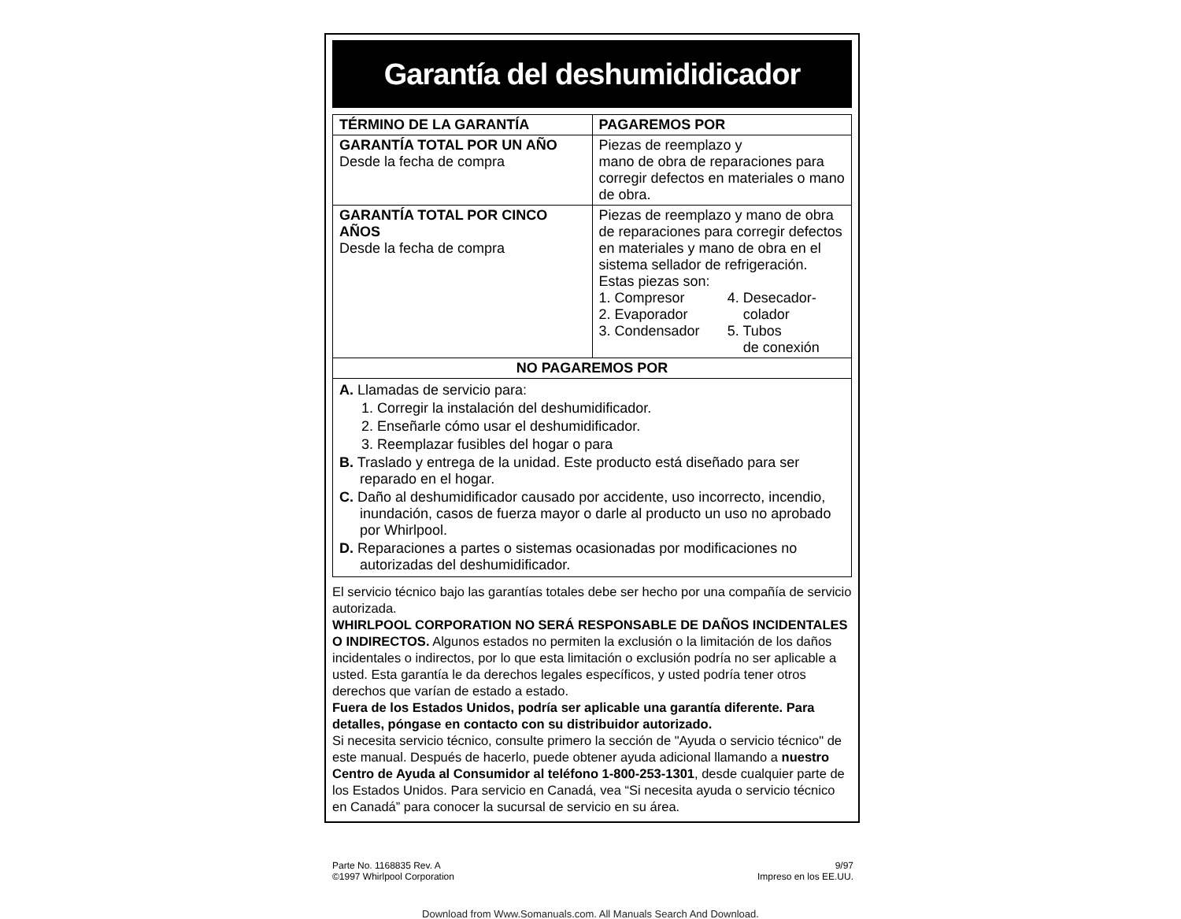Garantía del deshumididicador
| TÉRMINO DE LA GARANTÍA | PAGAREMOS POR |
| --- | --- |
| GARANTÍA TOTAL POR UN AÑO Desde la fecha de compra | Piezas de reemplazo y mano de obra de reparaciones para corregir defectos en materiales o mano de obra. |
| GARANTÍA TOTAL POR CINCO AÑOS Desde la fecha de compra | Piezas de reemplazo y mano de obra de reparaciones para corregir defectos en materiales y mano de obra en el sistema sellador de refrigeración. Estas piezas son: / 1. Compresor 2. Evaporador 3. Condensador / 4. Desecador- colador 5. Tubos de conexión / |
| NO PAGAREMOS POR | |
| A. Llamadas de servicio para: 1. Corregir la instalación del deshumidificador. 2. Enseñarle cómo usar el deshumidificador. 3. Reemplazar fusibles del hogar o para B. Traslado y entrega de la unidad. Este producto está diseñado para ser reparado en el hogar. C. Daño al deshumidificador causado por accidente, uso incorrecto, incendio, inundación, casos de fuerza mayor o darle al producto un uso no aprobado por Whirlpool. D. Reparaciones a partes o sistemas ocasionadas por modificaciones no autorizadas del deshumidificador. | |
El servicio técnico bajo las garantías totales debe ser hecho por una compañía de servicio autorizada.
WHIRLPOOL CORPORATION NO SERÁ RESPONSABLE DE DAÑOS INCIDENTALES O INDIRECTOS. Algunos estados no permiten la exclusión o la limitación de los daños incidentales o indirectos, por lo que esta limitación o exclusión podría no ser aplicable a usted. Esta garantía le da derechos legales específicos, y usted podría tener otros derechos que varían de estado a estado.
Fuera de los Estados Unidos, podría ser aplicable una garantía diferente. Para detalles, póngase en contacto con su distribuidor autorizado.
Si necesita servicio técnico, consulte primero la sección de "Ayuda o servicio técnico" de este manual. Después de hacerlo, puede obtener ayuda adicional llamando a nuestro Centro de Ayuda al Consumidor al teléfono 1-800-253-1301, desde cualquier parte de los Estados Unidos. Para servicio en Canadá, vea “Si necesita ayuda o servicio técnico en Canadá” para conocer la sucursal de servicio en su área.
Parte No. 1168835 Rev. A
©1997 Whirlpool Corporation
9/97
Impreso en los EE.UU.
Download from Www.Somanuals.com. All Manuals Search And Download.